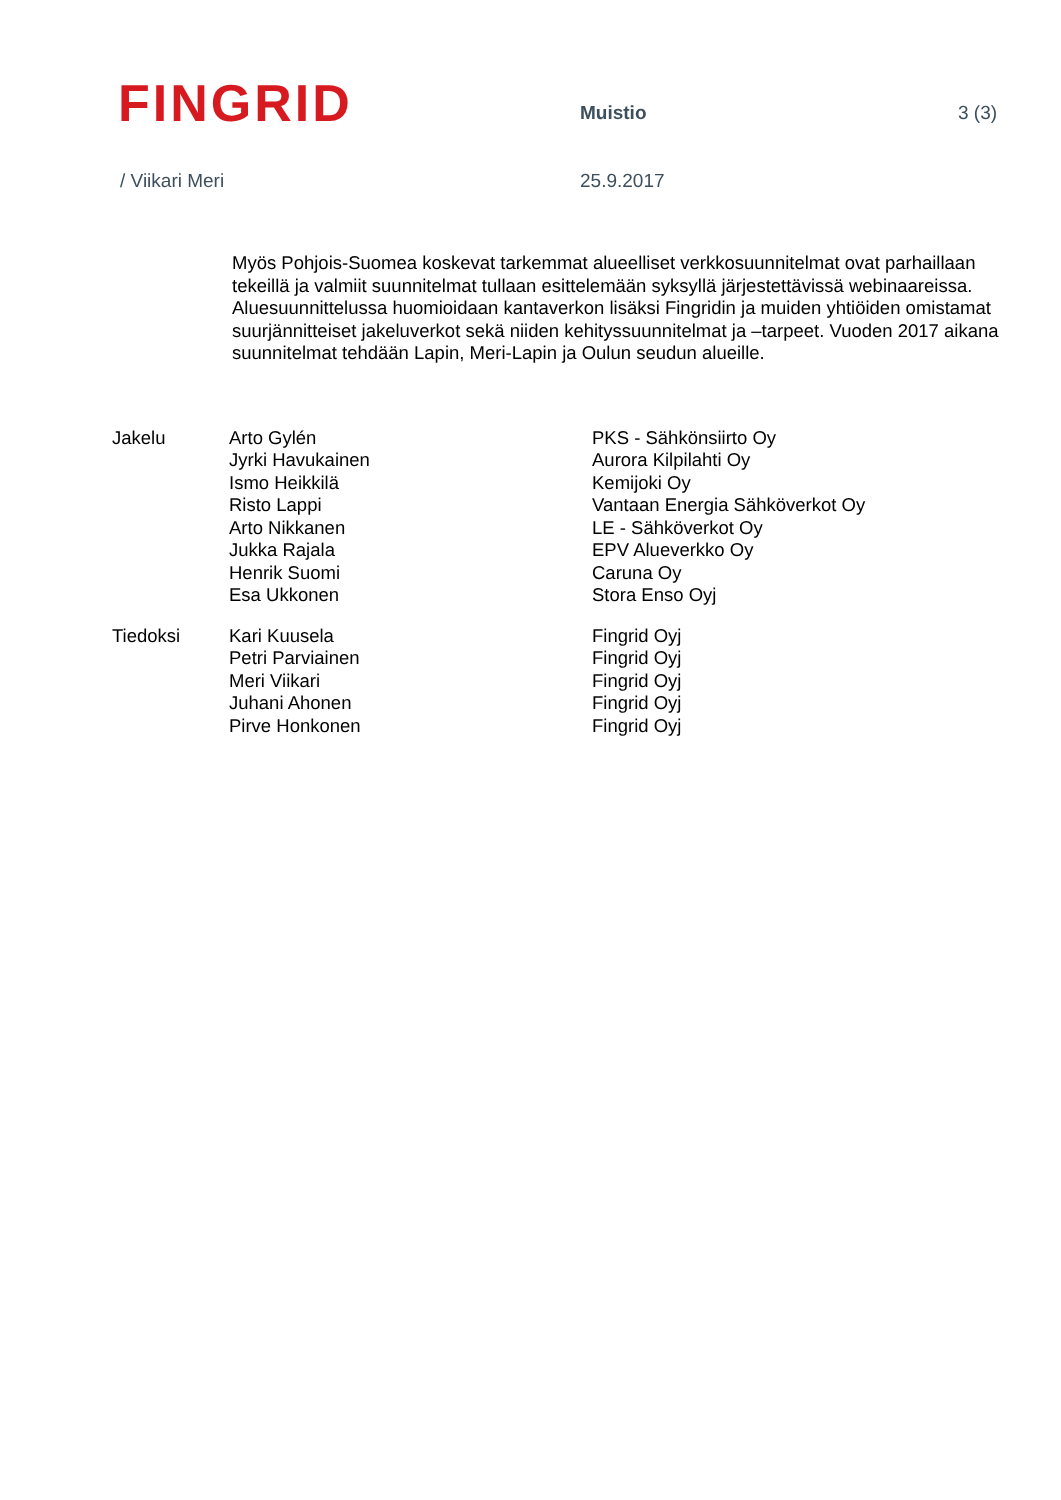FINGRID
Muistio 3 (3)
/ Viikari Meri 25.9.2017
Myös Pohjois-Suomea koskevat tarkemmat alueelliset verkkosuunnitelmat ovat parhaillaan tekeillä ja valmiit suunnitelmat tullaan esittelemään syksyllä järjestettävissä webinaareissa. Aluesuunnittelussa huomioidaan kantaverkon lisäksi Fingridin ja muiden yhtiöiden omistamat suurjännitteiset jakeluverkot sekä niiden kehityssuunnitelmat ja –tarpeet. Vuoden 2017 aikana suunnitelmat tehdään Lapin, Meri-Lapin ja Oulun seudun alueille.
| Jakelu | Arto Gylén | PKS - Sähkönsiirto Oy |
| | Jyrki Havukainen | Aurora Kilpilahti Oy |
| | Ismo Heikkilä | Kemijoki Oy |
| | Risto Lappi | Vantaan Energia Sähköverkot Oy |
| | Arto Nikkanen | LE - Sähköverkot Oy |
| | Jukka Rajala | EPV Alueverkko Oy |
| | Henrik Suomi | Caruna Oy |
| | Esa Ukkonen | Stora Enso Oyj |
| Tiedoksi | Kari Kuusela | Fingrid Oyj |
| | Petri Parviainen | Fingrid Oyj |
| | Meri Viikari | Fingrid Oyj |
| | Juhani Ahonen | Fingrid Oyj |
| | Pirve Honkonen | Fingrid Oyj |